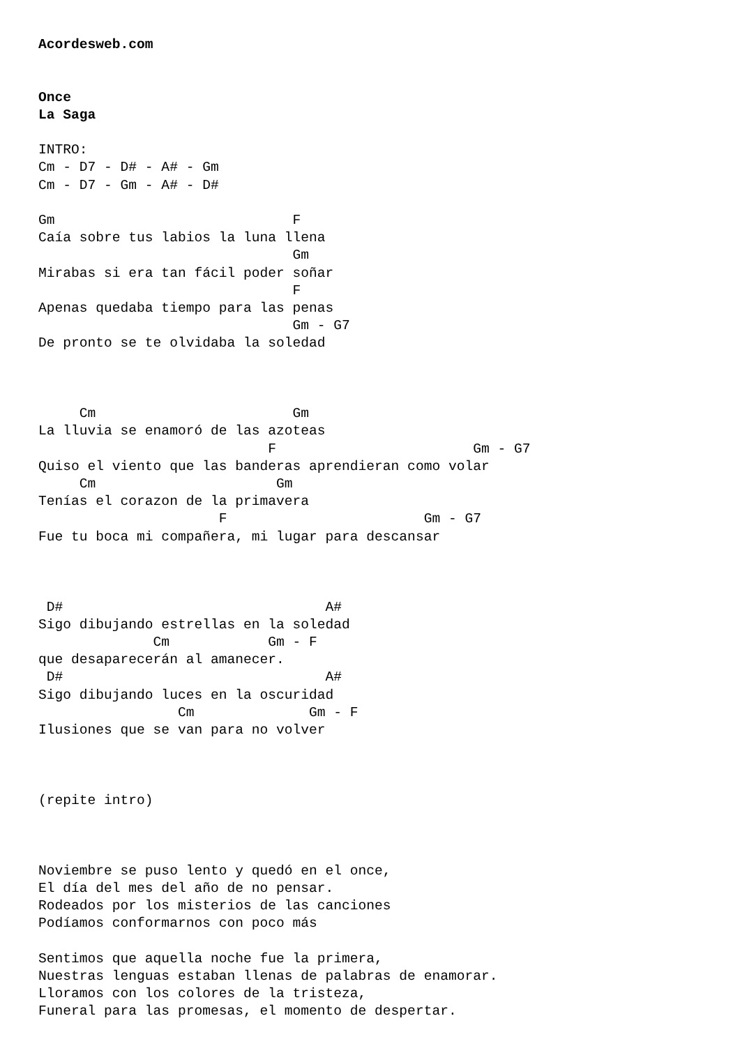Acordesweb.com


Once
La Saga

INTRO:
Cm - D7 - D# - A# - Gm
Cm - D7 - Gm - A# - D#

Gm                             F
Caía sobre tus labios la luna llena
                               Gm
Mirabas si era tan fácil poder soñar
                               F
Apenas quedaba tiempo para las penas
                               Gm - G7
De pronto se te olvidaba la soledad



     Cm                        Gm
La lluvia se enamoró de las azoteas
                            F                        Gm - G7
Quiso el viento que las banderas aprendieran como volar
     Cm                      Gm
Tenías el corazon de la primavera
                      F                        Gm - G7
Fue tu boca mi compañera, mi lugar para descansar



 D#                                A#
Sigo dibujando estrellas en la soledad
              Cm            Gm - F
que desaparecerán al amanecer.
 D#                                A#
Sigo dibujando luces en la oscuridad
                 Cm              Gm - F
Ilusiones que se van para no volver



(repite intro)



Noviembre se puso lento y quedó en el once,
El día del mes del año de no pensar.
Rodeados por los misterios de las canciones
Podíamos conformarnos con poco más

Sentimos que aquella noche fue la primera,
Nuestras lenguas estaban llenas de palabras de enamorar.
Lloramos con los colores de la tristeza,
Funeral para las promesas, el momento de despertar.